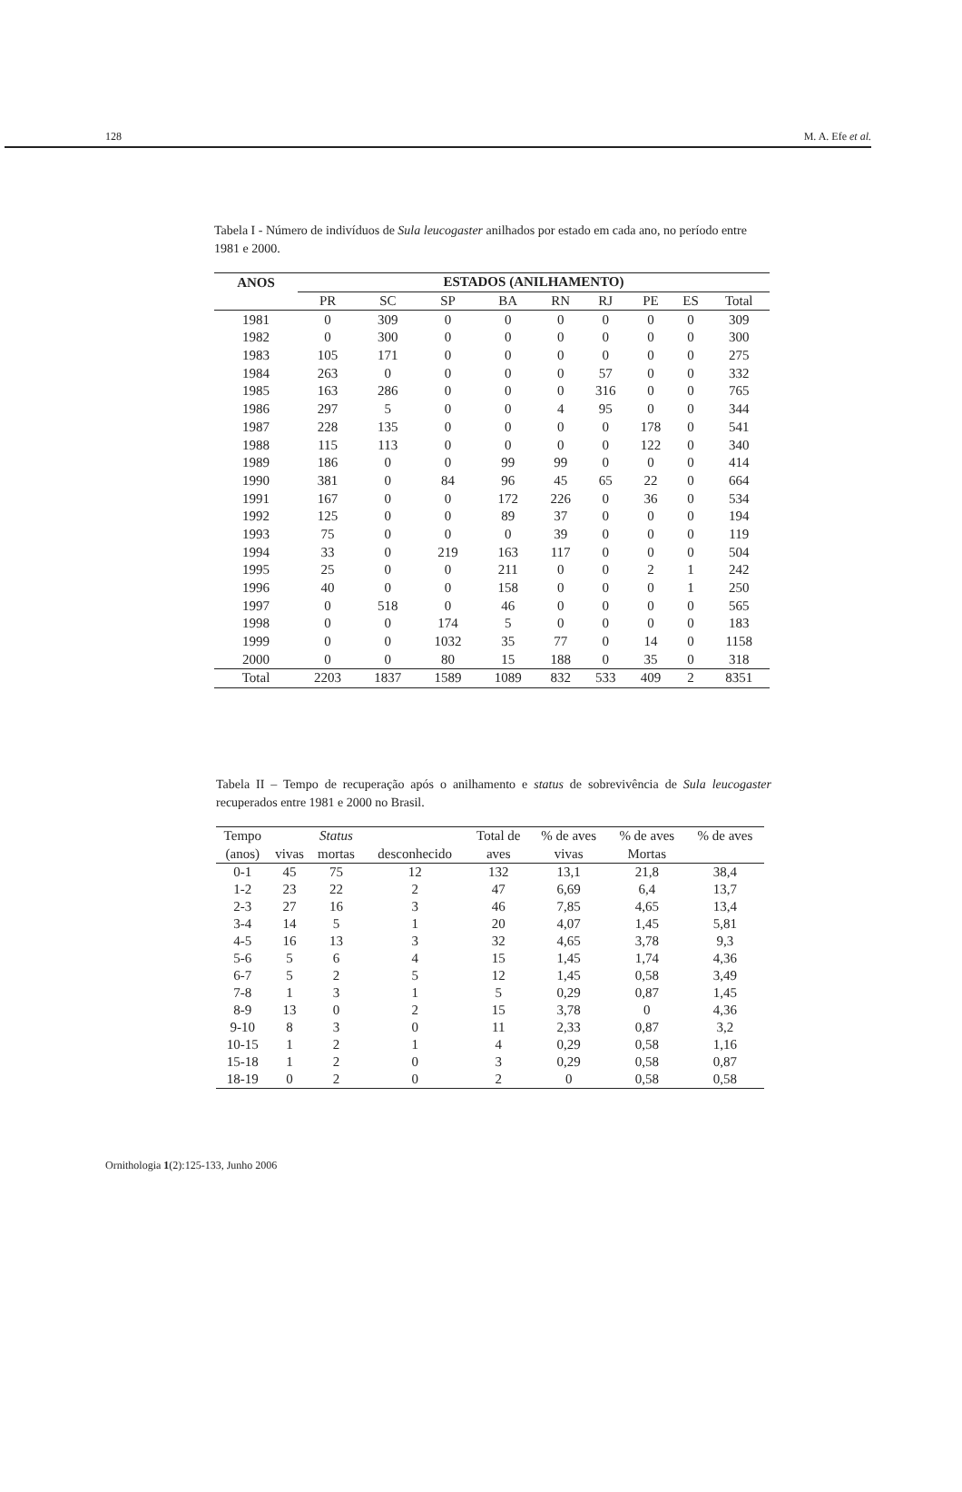128 M. A. Efe et al.
Tabela I - Número de indivíduos de Sula leucogaster anilhados por estado em cada ano, no período entre 1981 e 2000.
| ANOS | ESTADOS (ANILHAMENTO) | | | | | | | | |
| --- | --- | --- | --- | --- | --- | --- | --- | --- | --- |
| | PR | SC | SP | BA | RN | RJ | PE | ES | Total |
| 1981 | 0 | 309 | 0 | 0 | 0 | 0 | 0 | 0 | 309 |
| 1982 | 0 | 300 | 0 | 0 | 0 | 0 | 0 | 0 | 300 |
| 1983 | 105 | 171 | 0 | 0 | 0 | 0 | 0 | 0 | 275 |
| 1984 | 263 | 0 | 0 | 0 | 0 | 57 | 0 | 0 | 332 |
| 1985 | 163 | 286 | 0 | 0 | 0 | 316 | 0 | 0 | 765 |
| 1986 | 297 | 5 | 0 | 0 | 4 | 95 | 0 | 0 | 344 |
| 1987 | 228 | 135 | 0 | 0 | 0 | 0 | 178 | 0 | 541 |
| 1988 | 115 | 113 | 0 | 0 | 0 | 0 | 122 | 0 | 340 |
| 1989 | 186 | 0 | 0 | 99 | 99 | 0 | 0 | 0 | 414 |
| 1990 | 381 | 0 | 84 | 96 | 45 | 65 | 22 | 0 | 664 |
| 1991 | 167 | 0 | 0 | 172 | 226 | 0 | 36 | 0 | 534 |
| 1992 | 125 | 0 | 0 | 89 | 37 | 0 | 0 | 0 | 194 |
| 1993 | 75 | 0 | 0 | 0 | 39 | 0 | 0 | 0 | 119 |
| 1994 | 33 | 0 | 219 | 163 | 117 | 0 | 0 | 0 | 504 |
| 1995 | 25 | 0 | 0 | 211 | 0 | 0 | 2 | 1 | 242 |
| 1996 | 40 | 0 | 0 | 158 | 0 | 0 | 0 | 1 | 250 |
| 1997 | 0 | 518 | 0 | 46 | 0 | 0 | 0 | 0 | 565 |
| 1998 | 0 | 0 | 174 | 5 | 0 | 0 | 0 | 0 | 183 |
| 1999 | 0 | 0 | 1032 | 35 | 77 | 0 | 14 | 0 | 1158 |
| 2000 | 0 | 0 | 80 | 15 | 188 | 0 | 35 | 0 | 318 |
| Total | 2203 | 1837 | 1589 | 1089 | 832 | 533 | 409 | 2 | 8351 |
Tabela II – Tempo de recuperação após o anilhamento e status de sobrevivência de Sula leucogaster recuperados entre 1981 e 2000 no Brasil.
| Tempo | | Status | | Total de | % de aves | % de aves | % de aves |
| --- | --- | --- | --- | --- | --- | --- | --- |
| (anos) | vivas | mortas | desconhecido | aves | vivas | Mortas | |
| 0-1 | 45 | 75 | 12 | 132 | 13,1 | 21,8 | 38,4 |
| 1-2 | 23 | 22 | 2 | 47 | 6,69 | 6,4 | 13,7 |
| 2-3 | 27 | 16 | 3 | 46 | 7,85 | 4,65 | 13,4 |
| 3-4 | 14 | 5 | 1 | 20 | 4,07 | 1,45 | 5,81 |
| 4-5 | 16 | 13 | 3 | 32 | 4,65 | 3,78 | 9,3 |
| 5-6 | 5 | 6 | 4 | 15 | 1,45 | 1,74 | 4,36 |
| 6-7 | 5 | 2 | 5 | 12 | 1,45 | 0,58 | 3,49 |
| 7-8 | 1 | 3 | 1 | 5 | 0,29 | 0,87 | 1,45 |
| 8-9 | 13 | 0 | 2 | 15 | 3,78 | 0 | 4,36 |
| 9-10 | 8 | 3 | 0 | 11 | 2,33 | 0,87 | 3,2 |
| 10-15 | 1 | 2 | 1 | 4 | 0,29 | 0,58 | 1,16 |
| 15-18 | 1 | 2 | 0 | 3 | 0,29 | 0,58 | 0,87 |
| 18-19 | 0 | 2 | 0 | 2 | 0 | 0,58 | 0,58 |
Ornithologia 1(2):125-133, Junho 2006